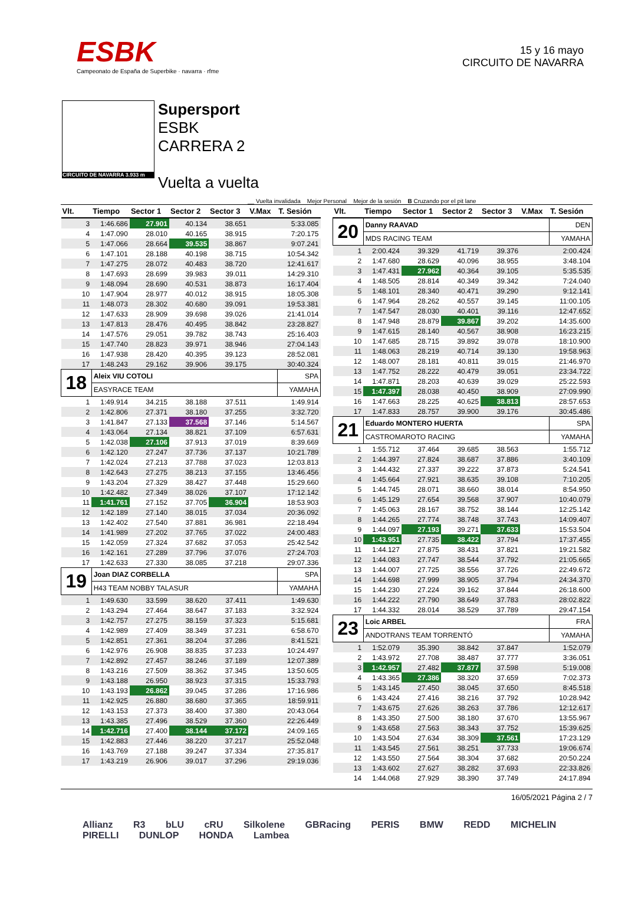ESBK
Campeonato de España de Superbike · navarra · rfme
15 y 16 mayo
CIRCUITO DE NAVARRA
CIRCUITO DE NAVARRA 3.933 m
Supersport
ESBK
CARRERA 2
Vuelta a vuelta
__ Vuelta invalidada Mejor Personal Mejor de la sesión B Cruzando por el pit lane
| Vlt. | Tiempo | Sector 1 | Sector 2 | Sector 3 | V.Max | T. Sesión |
| --- | --- | --- | --- | --- | --- | --- |
| 3 | 1:46.686 | 27.901 | 40.134 | 38.651 | | 5:33.085 |
| 4 | 1:47.090 | 28.010 | 40.165 | 38.915 | | 7:20.175 |
| 5 | 1:47.066 | 28.664 | 39.535 | 38.867 | | 9:07.241 |
| 6 | 1:47.101 | 28.188 | 40.198 | 38.715 | | 10:54.342 |
| 7 | 1:47.275 | 28.072 | 40.483 | 38.720 | | 12:41.617 |
| 8 | 1:47.693 | 28.699 | 39.983 | 39.011 | | 14:29.310 |
| 9 | 1:48.094 | 28.690 | 40.531 | 38.873 | | 16:17.404 |
| 10 | 1:47.904 | 28.977 | 40.012 | 38.915 | | 18:05.308 |
| 11 | 1:48.073 | 28.302 | 40.680 | 39.091 | | 19:53.381 |
| 12 | 1:47.633 | 28.909 | 39.698 | 39.026 | | 21:41.014 |
| 13 | 1:47.813 | 28.476 | 40.495 | 38.842 | | 23:28.827 |
| 14 | 1:47.576 | 29.051 | 39.782 | 38.743 | | 25:16.403 |
| 15 | 1:47.740 | 28.823 | 39.971 | 38.946 | | 27:04.143 |
| 16 | 1:47.938 | 28.420 | 40.395 | 39.123 | | 28:52.081 |
| 17 | 1:48.243 | 29.162 | 39.906 | 39.175 | | 30:40.324 |
| 18 | Aleix VIU COTOLI | | | | | SPA |
| | EASYRACE TEAM | | | | | YAMAHA |
| 1 | 1:49.914 | 34.215 | 38.188 | 37.511 | | 1:49.914 |
| 2 | 1:42.806 | 27.371 | 38.180 | 37.255 | | 3:32.720 |
| 3 | 1:41.847 | 27.133 | 37.568 | 37.146 | | 5:14.567 |
| 4 | 1:43.064 | 27.134 | 38.821 | 37.109 | | 6:57.631 |
| 5 | 1:42.038 | 27.106 | 37.913 | 37.019 | | 8:39.669 |
| 6 | 1:42.120 | 27.247 | 37.736 | 37.137 | | 10:21.789 |
| 7 | 1:42.024 | 27.213 | 37.788 | 37.023 | | 12:03.813 |
| 8 | 1:42.643 | 27.275 | 38.213 | 37.155 | | 13:46.456 |
| 9 | 1:43.204 | 27.329 | 38.427 | 37.448 | | 15:29.660 |
| 10 | 1:42.482 | 27.349 | 38.026 | 37.107 | | 17:12.142 |
| 11 | 1:41.761 | 27.152 | 37.705 | 36.904 | | 18:53.903 |
| 12 | 1:42.189 | 27.140 | 38.015 | 37.034 | | 20:36.092 |
| 13 | 1:42.402 | 27.540 | 37.881 | 36.981 | | 22:18.494 |
| 14 | 1:41.989 | 27.202 | 37.765 | 37.022 | | 24:00.483 |
| 15 | 1:42.059 | 27.324 | 37.682 | 37.053 | | 25:42.542 |
| 16 | 1:42.161 | 27.289 | 37.796 | 37.076 | | 27:24.703 |
| 17 | 1:42.633 | 27.330 | 38.085 | 37.218 | | 29:07.336 |
| 19 | Joan DIAZ CORBELLA | | | | | SPA |
| | H43 TEAM NOBBY TALASUR | | | | | YAMAHA |
| 1 | 1:49.630 | 33.599 | 38.620 | 37.411 | | 1:49.630 |
| 2 | 1:43.294 | 27.464 | 38.647 | 37.183 | | 3:32.924 |
| 3 | 1:42.757 | 27.275 | 38.159 | 37.323 | | 5:15.681 |
| 4 | 1:42.989 | 27.409 | 38.349 | 37.231 | | 6:58.670 |
| 5 | 1:42.851 | 27.361 | 38.204 | 37.286 | | 8:41.521 |
| 6 | 1:42.976 | 26.908 | 38.835 | 37.233 | | 10:24.497 |
| 7 | 1:42.892 | 27.457 | 38.246 | 37.189 | | 12:07.389 |
| 8 | 1:43.216 | 27.509 | 38.362 | 37.345 | | 13:50.605 |
| 9 | 1:43.188 | 26.950 | 38.923 | 37.315 | | 15:33.793 |
| 10 | 1:43.193 | 26.862 | 39.045 | 37.286 | | 17:16.986 |
| 11 | 1:42.925 | 26.880 | 38.680 | 37.365 | | 18:59.911 |
| 12 | 1:43.153 | 27.373 | 38.400 | 37.380 | | 20:43.064 |
| 13 | 1:43.385 | 27.496 | 38.529 | 37.360 | | 22:26.449 |
| 14 | 1:42.716 | 27.400 | 38.144 | 37.172 | | 24:09.165 |
| 15 | 1:42.883 | 27.446 | 38.220 | 37.217 | | 25:52.048 |
| 16 | 1:43.769 | 27.188 | 39.247 | 37.334 | | 27:35.817 |
| 17 | 1:43.219 | 26.906 | 39.017 | 37.296 | | 29:19.036 |
| Vlt. | Tiempo | Sector 1 | Sector 2 | Sector 3 | V.Max | T. Sesión |
| --- | --- | --- | --- | --- | --- | --- |
| 20 | Danny RAAVAD | | | | | DEN |
| | MDS RACING TEAM | | | | | YAMAHA |
| 1 | 2:00.424 | 39.329 | 41.719 | 39.376 | | 2:00.424 |
| 2 | 1:47.680 | 28.629 | 40.096 | 38.955 | | 3:48.104 |
| 3 | 1:47.431 | 27.962 | 40.364 | 39.105 | | 5:35.535 |
| 4 | 1:48.505 | 28.814 | 40.349 | 39.342 | | 7:24.040 |
| 5 | 1:48.101 | 28.340 | 40.471 | 39.290 | | 9:12.141 |
| 6 | 1:47.964 | 28.262 | 40.557 | 39.145 | | 11:00.105 |
| 7 | 1:47.547 | 28.030 | 40.401 | 39.116 | | 12:47.652 |
| 8 | 1:47.948 | 28.879 | 39.867 | 39.202 | | 14:35.600 |
| 9 | 1:47.615 | 28.140 | 40.567 | 38.908 | | 16:23.215 |
| 10 | 1:47.685 | 28.715 | 39.892 | 39.078 | | 18:10.900 |
| 11 | 1:48.063 | 28.219 | 40.714 | 39.130 | | 19:58.963 |
| 12 | 1:48.007 | 28.181 | 40.811 | 39.015 | | 21:46.970 |
| 13 | 1:47.752 | 28.222 | 40.479 | 39.051 | | 23:34.722 |
| 14 | 1:47.871 | 28.203 | 40.639 | 39.029 | | 25:22.593 |
| 15 | 1:47.397 | 28.038 | 40.450 | 38.909 | | 27:09.990 |
| 16 | 1:47.663 | 28.225 | 40.625 | 38.813 | | 28:57.653 |
| 17 | 1:47.833 | 28.757 | 39.900 | 39.176 | | 30:45.486 |
| 21 | Eduardo MONTERO HUERTA | | | | | SPA |
| | CASTROMAROTO RACING | | | | | YAMAHA |
| 1 | 1:55.712 | 37.464 | 39.685 | 38.563 | | 1:55.712 |
| 2 | 1:44.397 | 27.824 | 38.687 | 37.886 | | 3:40.109 |
| 3 | 1:44.432 | 27.337 | 39.222 | 37.873 | | 5:24.541 |
| 4 | 1:45.664 | 27.921 | 38.635 | 39.108 | | 7:10.205 |
| 5 | 1:44.745 | 28.071 | 38.660 | 38.014 | | 8:54.950 |
| 6 | 1:45.129 | 27.654 | 39.568 | 37.907 | | 10:40.079 |
| 7 | 1:45.063 | 28.167 | 38.752 | 38.144 | | 12:25.142 |
| 8 | 1:44.265 | 27.774 | 38.748 | 37.743 | | 14:09.407 |
| 9 | 1:44.097 | 27.193 | 39.271 | 37.633 | | 15:53.504 |
| 10 | 1:43.951 | 27.735 | 38.422 | 37.794 | | 17:37.455 |
| 11 | 1:44.127 | 27.875 | 38.431 | 37.821 | | 19:21.582 |
| 12 | 1:44.083 | 27.747 | 38.544 | 37.792 | | 21:05.665 |
| 13 | 1:44.007 | 27.725 | 38.556 | 37.726 | | 22:49.672 |
| 14 | 1:44.698 | 27.999 | 38.905 | 37.794 | | 24:34.370 |
| 15 | 1:44.230 | 27.224 | 39.162 | 37.844 | | 26:18.600 |
| 16 | 1:44.222 | 27.790 | 38.649 | 37.783 | | 28:02.822 |
| 17 | 1:44.332 | 28.014 | 38.529 | 37.789 | | 29:47.154 |
| 23 | Loic ARBEL | | | | | FRA |
| | ANDOTRANS TEAM TORRENTÓ | | | | | YAMAHA |
| 1 | 1:52.079 | 35.390 | 38.842 | 37.847 | | 1:52.079 |
| 2 | 1:43.972 | 27.708 | 38.487 | 37.777 | | 3:36.051 |
| 3 | 1:42.957 | 27.482 | 37.877 | 37.598 | | 5:19.008 |
| 4 | 1:43.365 | 27.386 | 38.320 | 37.659 | | 7:02.373 |
| 5 | 1:43.145 | 27.450 | 38.045 | 37.650 | | 8:45.518 |
| 6 | 1:43.424 | 27.416 | 38.216 | 37.792 | | 10:28.942 |
| 7 | 1:43.675 | 27.626 | 38.263 | 37.786 | | 12:12.617 |
| 8 | 1:43.350 | 27.500 | 38.180 | 37.670 | | 13:55.967 |
| 9 | 1:43.658 | 27.563 | 38.343 | 37.752 | | 15:39.625 |
| 10 | 1:43.504 | 27.634 | 38.309 | 37.561 | | 17:23.129 |
| 11 | 1:43.545 | 27.561 | 38.251 | 37.733 | | 19:06.674 |
| 12 | 1:43.550 | 27.564 | 38.304 | 37.682 | | 20:50.224 |
| 13 | 1:43.602 | 27.627 | 38.282 | 37.693 | | 22:33.826 |
| 14 | 1:44.068 | 27.929 | 38.390 | 37.749 | | 24:17.894 |
16/05/2021 Página 2 / 7
Allianz R3 bLU cRU Silkolene GBRacing PERIS BMW REDD MICHELIN PIRELLI DUNLOP HONDA Lambea